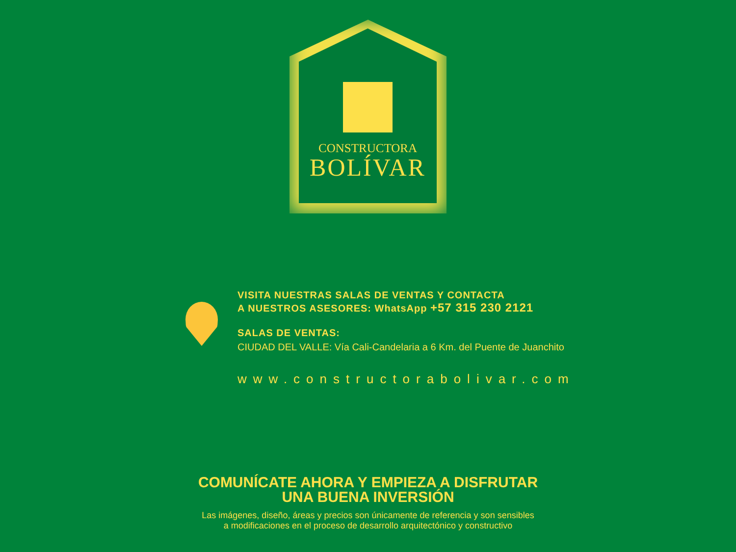CONSTRUCTORA
BOLÍVAR
VISITA NUESTRAS SALAS DE VENTAS Y CONTACTA
A NUESTROS ASESORES: WhatsApp +57 315 230 2121
SALAS DE VENTAS:
CIUDAD DEL VALLE: Vía Cali-Candelaria a 6 Km. del Puente de Juanchito
www.constructorabolivar.com
COMUNÍCATE AHORA Y EMPIEZA A DISFRUTAR
UNA BUENA INVERSIÓN
Las imágenes, diseño, áreas y precios son únicamente de referencia y son sensibles
a modificaciones en el proceso de desarrollo arquitectónico y constructivo